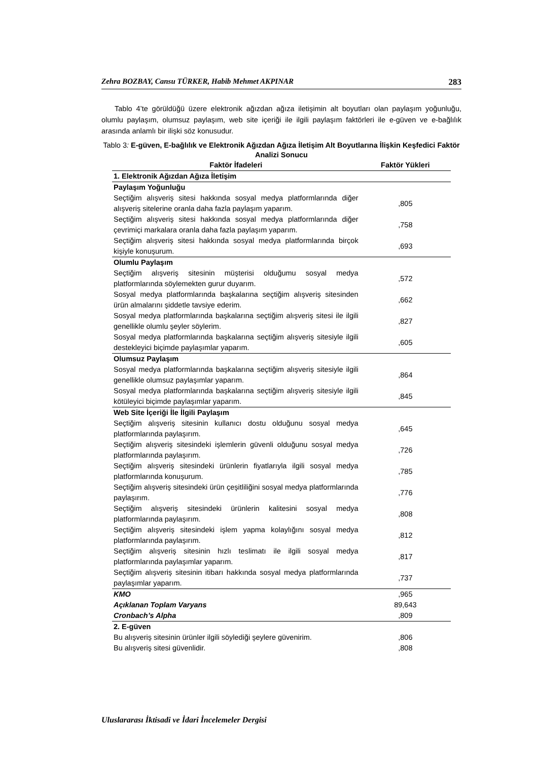Zehra BOZBAY, Cansu TÜRKER, Habib Mehmet AKPINAR 283
Tablo 4’te görüldüğü üzere elektronik ağızdan ağıza iletişimin alt boyutları olan paylaşım yoğunluğu, olumlu paylaşım, olumsuz paylaşım, web site içeriği ile ilgili paylaşım faktörleri ile e-güven ve e-bağlılık arasında anlamlı bir ilişki söz konusudur.
Tablo 3: E-güven, E-bağlılık ve Elektronik Ağızdan Ağıza İletişim Alt Boyutlarına İlişkin Keşfedici Faktör Analizi Sonucu
| Faktör İfadeleri | Faktör Yükleri |
| --- | --- |
| 1. Elektronik Ağızdan Ağıza İletişim | |
| Paylaşım Yoğunluğu | |
| Seçtiğim alışveriş sitesi hakkında sosyal medya platformlarında diğer alışveriş sitelerine oranla daha fazla paylaşım yaparım. | ,805 |
| Seçtiğim alışveriş sitesi hakkında sosyal medya platformlarında diğer çevrimiçi markalara oranla daha fazla paylaşım yaparım. | ,758 |
| Seçtiğim alışveriş sitesi hakkında sosyal medya platformlarında birçok kişiyle konuşurum. | ,693 |
| Olumlu Paylaşım | |
| Seçtiğim alışveriş sitesinin müşterisi olduğumu sosyal medya platformlarında söylemekten gurur duyarım. | ,572 |
| Sosyal medya platformlarında başkalarına seçtiğim alışveriş sitesinden ürün almalarını şiddetle tavsiye ederim. | ,662 |
| Sosyal medya platformlarında başkalarına seçtiğim alışveriş sitesi ile ilgili genellikle olumlu şeyler söylerim. | ,827 |
| Sosyal medya platformlarında başkalarına seçtiğim alışveriş sitesiyle ilgili destekleyici biçimde paylaşımlar yaparım. | ,605 |
| Olumsuz Paylaşım | |
| Sosyal medya platformlarında başkalarına seçtiğim alışveriş sitesiyle ilgili genellikle olumsuz paylaşımlar yaparım. | ,864 |
| Sosyal medya platformlarında başkalarına seçtiğim alışveriş sitesiyle ilgili kötüleyici biçimde paylaşımlar yaparım. | ,845 |
| Web Site İçeriği İle İlgili Paylaşım | |
| Seçtiğim alışveriş sitesinin kullanıcı dostu olduğunu sosyal medya platformlarında paylaşırım. | ,645 |
| Seçtiğim alışveriş sitesindeki işlemlerin güvenli olduğunu sosyal medya platformlarında paylaşırım. | ,726 |
| Seçtiğim alışveriş sitesindeki ürünlerin fiyatlarıyla ilgili sosyal medya platformlarında konuşurum. | ,785 |
| Seçtiğim alışveriş sitesindeki ürün çeşitliliğini sosyal medya platformlarında paylaşırım. | ,776 |
| Seçtiğim alışveriş sitesindeki ürünlerin kalitesini sosyal medya platformlarında paylaşırım. | ,808 |
| Seçtiğim alışveriş sitesindeki işlem yapma kolaylığını sosyal medya platformlarında paylaşırım. | ,812 |
| Seçtiğim alışveriş sitesinin hızlı teslimatı ile ilgili sosyal medya platformlarında paylaşımlar yaparım. | ,817 |
| Seçtiğim alışveriş sitesinin itibarı hakkında sosyal medya platformlarında paylaşımlar yaparım. | ,737 |
| KMO | ,965 |
| Açıklanan Toplam Varyans | 89,643 |
| Cronbach’s Alpha | ,809 |
| 2. E-güven | |
| Bu alışveriş sitesinin ürünler ilgili söylediği şeylere güvenirim. | ,806 |
| Bu alışveriş sitesi güvenlidir. | ,808 |
Uluslararası İktisadi ve İdari İncelemeler Dergisi